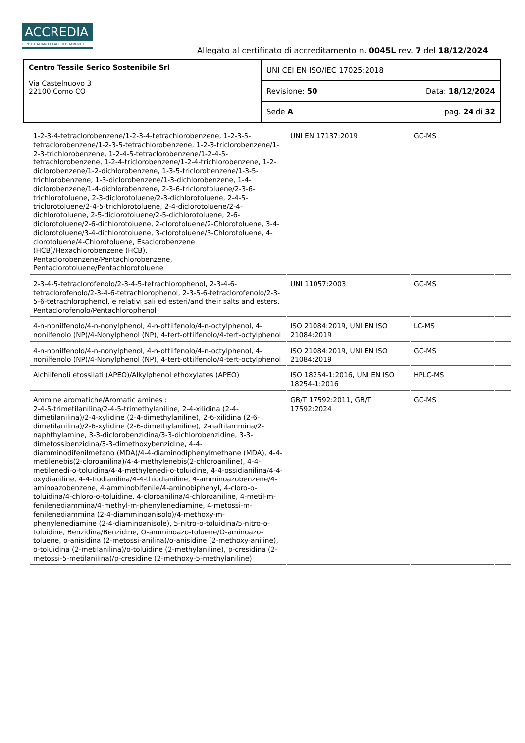ACCREDIA
L'ENTE ITALIANO DI ACCREDITAMENTO
Allegato al certificato di accreditamento n. 0045L rev. 7 del 18/12/2024
| Centro Tessile Serico Sostenibile Srl Via Castelnuovo 3 22100 Como CO | UNI CEI EN ISO/IEC 17025:2018 |
| | Revisione: 50 Data: 18/12/2024 |
| | Sede A pag. 24 di 32 |
| 1-2-3-4-tetraclorobenzene/1-2-3-4-tetrachlorobenzene, 1-2-3-5-tetraclorobenzene/1-2-3-5-tetrachlorobenzene, 1-2-3-triclorobenzene/1-2-3-trichlorobenzene, 1-2-4-5-tetraclorobenzene/1-2-4-5-tetrachlorobenzene, 1-2-4-triclorobenzene/1-2-4-trichlorobenzene, 1-2-diclorobenzene/1-2-dichlorobenzene, 1-3-5-triclorobenzene/1-3-5-trichlorobenzene, 1-3-diclorobenzene/1-3-dichlorobenzene, 1-4-diclorobenzene/1-4-dichlorobenzene, 2-3-6-triclorotoluene/2-3-6-trichlorotoluene, 2-3-diclorotoluene/2-3-dichlorotoluene, 2-4-5-triclorotoluene/2-4-5-trichlorotoluene, 2-4-diclorotoluene/2-4-dichlorotoluene, 2-5-diclorotoluene/2-5-dichlorotoluene, 2-6-diclorotoluene/2-6-dichlorotoluene, 2-clorotoluene/2-Chlorotoluene, 3-4-diclorotoluene/3-4-dichlorotoluene, 3-clorotoluene/3-Chlorotoluene, 4-clorotoluene/4-Chlorotoluene, Esaclorobenzene (HCB)/Hexachlorobenzene (HCB), Pentaclorobenzene/Pentachlorobenzene, Pentaclorotoluene/Pentachlorotoluene | UNI EN 17137:2019 | GC-MS | |
| 2-3-4-5-tetraclorofenolo/2-3-4-5-tetrachlorophenol, 2-3-4-6-tetraclorofenolo/2-3-4-6-tetrachlorophenol, 2-3-5-6-tetraclorofenolo/2-3-5-6-tetrachlorophenol, e relativi sali ed esteri/and their salts and esters, Pentaclorofenolo/Pentachlorophenol | UNI 11057:2003 | GC-MS | |
| 4-n-nonilfenolo/4-n-nonylphenol, 4-n-ottilfenolo/4-n-octylphenol, 4-nonilfenolo (NP)/4-Nonylphenol (NP), 4-tert-ottilfenolo/4-tert-octylphenol | ISO 21084:2019, UNI EN ISO 21084:2019 | LC-MS | |
| 4-n-nonilfenolo/4-n-nonylphenol, 4-n-ottilfenolo/4-n-octylphenol, 4-nonilfenolo (NP)/4-Nonylphenol (NP), 4-tert-ottilfenolo/4-tert-octylphenol | ISO 21084:2019, UNI EN ISO 21084:2019 | GC-MS | |
| Alchilfenoli etossilati (APEO)/Alkylphenol ethoxylates (APEO) | ISO 18254-1:2016, UNI EN ISO 18254-1:2016 | HPLC-MS | |
| Ammine aromatiche/Aromatic amines : 2-4-5-trimetilanilina/2-4-5-trimethylaniline, 2-4-xilidina (2-4-dimetilanilina)/2-4-xylidine (2-4-dimethylaniline), 2-6-xilidina (2-6-dimetilanilina)/2-6-xylidine (2-6-dimethylaniline), 2-naftilammina/2-naphthylamine, 3-3-diclorobenzidina/3-3-dichlorobenzidine, 3-3-dimetossibenzidina/3-3-dimethoxybenzidine, 4-4-diamminodifenilmetano (MDA)/4-4-diaminodiphenylmethane (MDA), 4-4-metilenebis(2-cloroanilina)/4-4-methylenebis(2-chloroaniline), 4-4-metilenedi-o-toluidina/4-4-methylenedi-o-toluidine, 4-4-ossidianilina/4-4-oxydianiline, 4-4-tiodianilina/4-4-thiodianiline, 4-amminoazobenzene/4-aminoazobenzene, 4-amminobifenile/4-aminobiphenyl, 4-cloro-o-toluidina/4-chloro-o-toluidine, 4-cloroanilina/4-chloroaniline, 4-metil-m-fenilenediammina/4-methyl-m-phenylenediamine, 4-metossi-m-fenilenediammina (2-4-diamminoanisolo)/4-methoxy-m-phenylenediamine (2-4-diaminoanisole), 5-nitro-o-toluidina/5-nitro-o-toluidine, Benzidina/Benzidine, O-amminoazo-toluene/O-aminoazo-toluene, o-anisidina (2-metossi-anilina)/o-anisidine (2-methoxy-aniline), o-toluidina (2-metilanilina)/o-toluidine (2-methylaniline), p-cresidina (2-metossi-5-metilanilina)/p-cresidine (2-methoxy-5-methylaniline) | GB/T 17592:2011, GB/T 17592:2024 | GC-MS | |